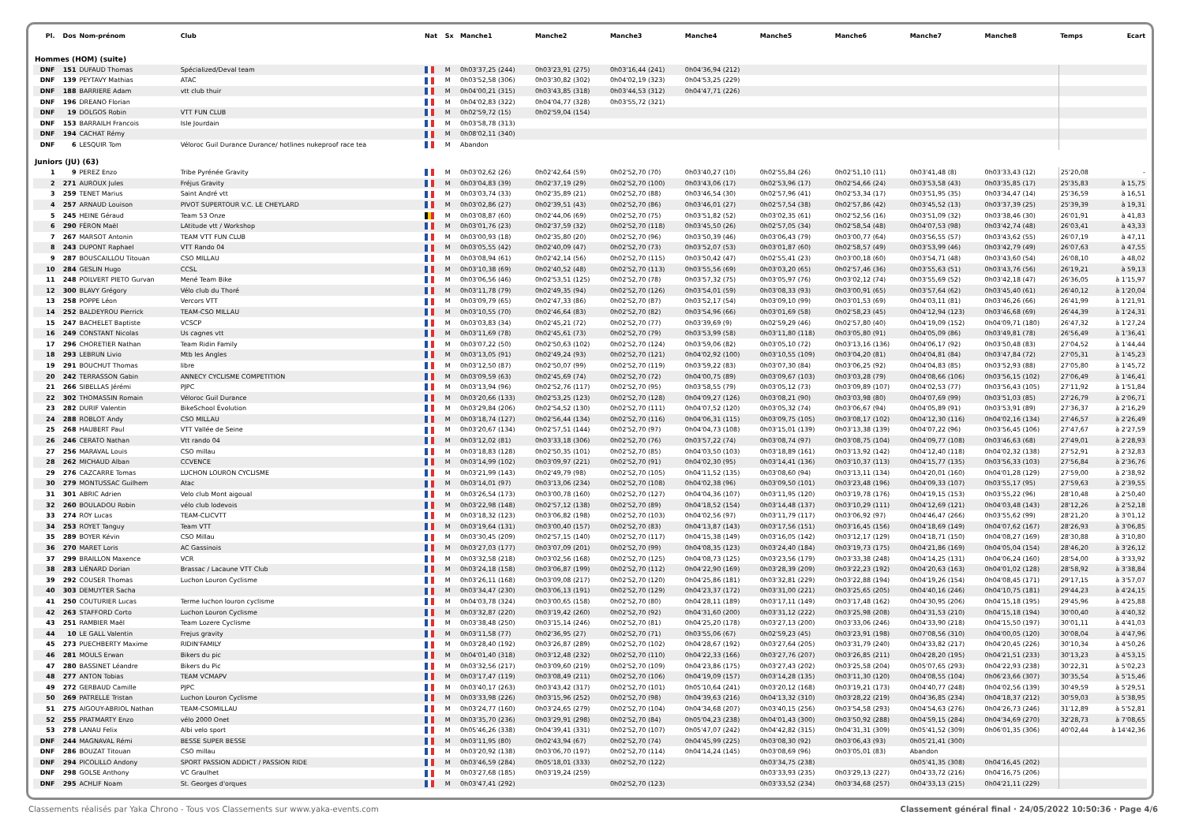| Pl. | Dos | Nom-prénom | Club | Nat | Sx | Manche1 | Manche2 | Manche3 | Manche4 | Manche5 | Manche6 | Manche7 | Manche8 | Temps | Ecart |
| --- | --- | --- | --- | --- | --- | --- | --- | --- | --- | --- | --- | --- | --- | --- | --- |
| Hommes (HOM) (suite) | | | | | | | | | | | | | | | |
| DNF | 151 | DUFAUD Thomas | Spécialized/Deval team | | M | 0h03'37,25 (244) | 0h03'23,91 (275) | 0h03'16,44 (241) | 0h04'36,94 (212) | | | | | | |
| DNF | 139 | PEYTAVY Mathias | ATAC | | M | 0h03'52,58 (306) | 0h03'30,82 (302) | 0h04'02,19 (323) | 0h04'53,25 (229) | | | | | | |
| DNF | 188 | BARRIERE Adam | vtt club thuir | | M | 0h04'00,21 (315) | 0h03'43,85 (318) | 0h03'44,53 (312) | 0h04'47,71 (226) | | | | | | |
| DNF | 196 | DREANO Florian | | | M | 0h04'02,83 (322) | 0h04'04,77 (328) | 0h03'55,72 (321) | | | | | | | |
| DNF | 19 | DOLGOS Robin | VTT FUN CLUB | | M | 0h02'59,72 (15) | 0h02'59,04 (154) | | | | | | | | |
| DNF | 153 | BARRAILH Francois | Isle Jourdain | | M | 0h03'58,78 (313) | | | | | | | | | |
| DNF | 194 | CACHAT Rémy | | | M | 0h08'02,11 (340) | | | | | | | | | |
| DNF | 6 | LESQUIR Tom | Véloroc Guil Durance Durance/ hotlines nukeproof race tea | | M | Abandon | | | | | | | | | |
| Juniors (JU) (63) | | | | | | | | | | | | | | | |
| 1 | 9 | PEREZ Enzo | Tribe Pyrénée Gravity | | M | 0h03'02,62 (26) | 0h02'42,64 (59) | 0h02'52,70 (70) | 0h03'40,27 (10) | 0h02'55,84 (26) | 0h02'51,10 (11) | 0h03'41,48 (8) | 0h03'33,43 (12) | 25'20,08 | - |
| 2 | 271 | AUROUX Jules | Fréjus Gravity | | M | 0h03'04,83 (39) | 0h02'37,19 (29) | 0h02'52,70 (100) | 0h03'43,06 (17) | 0h02'53,96 (17) | 0h02'54,66 (24) | 0h03'53,58 (43) | 0h03'35,85 (17) | 25'35,83 | à 15,75 |
| 3 | 259 | TENET Marius | Saint André vtt | | M | 0h03'03,74 (33) | 0h02'35,89 (21) | 0h02'52,70 (88) | 0h03'46,54 (30) | 0h02'57,96 (41) | 0h02'53,34 (17) | 0h03'51,95 (35) | 0h03'34,47 (14) | 25'36,59 | à 16,51 |
| 4 | 257 | ARNAUD Louison | PIVOT SUPERTOUR V.C. LE CHEYLARD | | M | 0h03'02,86 (27) | 0h02'39,51 (43) | 0h02'52,70 (86) | 0h03'46,01 (27) | 0h02'57,54 (38) | 0h02'57,86 (42) | 0h03'45,52 (13) | 0h03'37,39 (25) | 25'39,39 | à 19,31 |
| 5 | 245 | HEINE Géraud | Team 53 Onze | | M | 0h03'08,87 (60) | 0h02'44,06 (69) | 0h02'52,70 (75) | 0h03'51,82 (52) | 0h03'02,35 (61) | 0h02'52,56 (16) | 0h03'51,09 (32) | 0h03'38,46 (30) | 26'01,91 | à 41,83 |
| 6 | 290 | FÉRON Maël | LAtitude vtt / Workshop | | M | 0h03'01,76 (23) | 0h02'37,59 (32) | 0h02'52,70 (118) | 0h03'45,50 (26) | 0h02'57,05 (34) | 0h02'58,54 (48) | 0h04'07,53 (98) | 0h03'42,74 (48) | 26'03,41 | à 43,33 |
| 7 | 267 | MARSOT Antonin | TEAM VTT FUN CLUB | | M | 0h03'00,93 (18) | 0h02'35,80 (20) | 0h02'52,70 (96) | 0h03'50,39 (46) | 0h03'06,43 (79) | 0h03'00,77 (64) | 0h03'56,55 (57) | 0h03'43,62 (55) | 26'07,19 | à 47,11 |
| 8 | 243 | DUPONT Raphael | VTT Rando 04 | | M | 0h03'05,55 (42) | 0h02'40,09 (47) | 0h02'52,70 (73) | 0h03'52,07 (53) | 0h03'01,87 (60) | 0h02'58,57 (49) | 0h03'53,99 (46) | 0h03'42,79 (49) | 26'07,63 | à 47,55 |
| 9 | 287 | BOUSCAILLOU Titouan | CSO MILLAU | | M | 0h03'08,94 (61) | 0h02'42,14 (56) | 0h02'52,70 (115) | 0h03'50,42 (47) | 0h02'55,41 (23) | 0h03'00,18 (60) | 0h03'54,71 (48) | 0h03'43,60 (54) | 26'08,10 | à 48,02 |
| 10 | 284 | GESLIN Hugo | CCSL | | M | 0h03'10,38 (69) | 0h02'40,52 (48) | 0h02'52,70 (113) | 0h03'55,56 (69) | 0h03'03,20 (65) | 0h02'57,46 (36) | 0h03'55,63 (51) | 0h03'43,76 (56) | 26'19,21 | à 59,13 |
| 11 | 248 | POILVERT PIETO Gurvan | Mené Team Bike | | M | 0h03'06,56 (46) | 0h02'53,51 (125) | 0h02'52,70 (78) | 0h03'57,32 (75) | 0h03'05,97 (76) | 0h03'02,12 (74) | 0h03'55,69 (52) | 0h03'42,18 (47) | 26'36,05 | à 1'15,97 |
| 12 | 300 | BLAVY Grégory | Vélo club du Thoré | | M | 0h03'11,78 (79) | 0h02'49,35 (94) | 0h02'52,70 (126) | 0h03'54,01 (59) | 0h03'08,33 (93) | 0h03'00,91 (65) | 0h03'57,64 (62) | 0h03'45,40 (61) | 26'40,12 | à 1'20,04 |
| 13 | 258 | POPPE Léon | Vercors VTT | | M | 0h03'09,79 (65) | 0h02'47,33 (86) | 0h02'52,70 (87) | 0h03'52,17 (54) | 0h03'09,10 (99) | 0h03'01,53 (69) | 0h04'03,11 (81) | 0h03'46,26 (66) | 26'41,99 | à 1'21,91 |
| 14 | 252 | BALDEYROU Pierrick | TEAM-CSO MILLAU | | M | 0h03'10,55 (70) | 0h02'46,64 (83) | 0h02'52,70 (82) | 0h03'54,96 (66) | 0h03'01,69 (58) | 0h02'58,23 (45) | 0h04'12,94 (123) | 0h03'46,68 (69) | 26'44,39 | à 1'24,31 |
| 15 | 247 | BACHELET Baptiste | VCSCP | | M | 0h03'03,83 (34) | 0h02'45,21 (72) | 0h02'52,70 (77) | 0h03'39,69 (9) | 0h02'59,29 (46) | 0h02'57,80 (40) | 0h04'19,09 (152) | 0h04'09,71 (180) | 26'47,32 | à 1'27,24 |
| 16 | 249 | CONSTANT Nicolas | Us cagnes vtt | | M | 0h03'11,69 (78) | 0h02'45,61 (73) | 0h02'52,70 (79) | 0h03'53,99 (58) | 0h03'11,80 (118) | 0h03'05,80 (91) | 0h04'05,09 (86) | 0h03'49,81 (78) | 26'56,49 | à 1'36,41 |
| 17 | 296 | CHORETIER Nathan | Team Ridin Family | | M | 0h03'07,22 (50) | 0h02'50,63 (102) | 0h02'52,70 (124) | 0h03'59,06 (82) | 0h03'05,10 (72) | 0h03'13,16 (136) | 0h04'06,17 (92) | 0h03'50,48 (83) | 27'04,52 | à 1'44,44 |
| 18 | 293 | LEBRUN Livio | Mtb les Angles | | M | 0h03'13,05 (91) | 0h02'49,24 (93) | 0h02'52,70 (121) | 0h04'02,92 (100) | 0h03'10,55 (109) | 0h03'04,20 (81) | 0h04'04,81 (84) | 0h03'47,84 (72) | 27'05,31 | à 1'45,23 |
| 19 | 291 | BOUCHUT Thomas | libre | | M | 0h03'12,50 (87) | 0h02'50,07 (99) | 0h02'52,70 (119) | 0h03'59,22 (83) | 0h03'07,30 (84) | 0h03'06,25 (92) | 0h04'04,83 (85) | 0h03'52,93 (88) | 27'05,80 | à 1'45,72 |
| 20 | 242 | TERRASSON Gabin | ANNECY CYCLISME COMPETITION | | M | 0h03'09,59 (63) | 0h02'45,69 (74) | 0h02'52,70 (72) | 0h04'00,75 (89) | 0h03'09,67 (103) | 0h03'03,28 (79) | 0h04'08,66 (106) | 0h03'56,15 (102) | 27'06,49 | à 1'46,41 |
| 21 | 266 | SIBELLAS Jérémi | PJPC | | M | 0h03'13,94 (96) | 0h02'52,76 (117) | 0h02'52,70 (95) | 0h03'58,55 (79) | 0h03'05,12 (73) | 0h03'09,89 (107) | 0h04'02,53 (77) | 0h03'56,43 (105) | 27'11,92 | à 1'51,84 |
| 22 | 302 | THOMASSIN Romain | Véloroc Guil Durance | | M | 0h03'20,66 (133) | 0h02'53,25 (123) | 0h02'52,70 (128) | 0h04'09,27 (126) | 0h03'08,21 (90) | 0h03'03,98 (80) | 0h04'07,69 (99) | 0h03'51,03 (85) | 27'26,79 | à 2'06,71 |
| 23 | 282 | DURIF Valentin | BikeSchool Évolution | | M | 0h03'29,84 (206) | 0h02'54,52 (130) | 0h02'52,70 (111) | 0h04'07,52 (120) | 0h03'05,32 (74) | 0h03'06,67 (94) | 0h04'05,89 (91) | 0h03'53,91 (89) | 27'36,37 | à 2'16,29 |
| 24 | 288 | ROBLOT Andy | CSO MILLAU | | M | 0h03'18,74 (127) | 0h02'56,44 (134) | 0h02'52,70 (116) | 0h04'06,31 (115) | 0h03'09,75 (105) | 0h03'08,17 (102) | 0h04'12,30 (116) | 0h04'02,16 (134) | 27'46,57 | à 2'26,49 |
| 25 | 268 | HAUBERT Paul | VTT Vallée de Seine | | M | 0h03'20,67 (134) | 0h02'57,51 (144) | 0h02'52,70 (97) | 0h04'04,73 (108) | 0h03'15,01 (139) | 0h03'13,38 (139) | 0h04'07,22 (96) | 0h03'56,45 (106) | 27'47,67 | à 2'27,59 |
| 26 | 246 | CERATO Nathan | Vtt rando 04 | | M | 0h03'12,02 (81) | 0h03'33,18 (306) | 0h02'52,70 (76) | 0h03'57,22 (74) | 0h03'08,74 (97) | 0h03'08,75 (104) | 0h04'09,77 (108) | 0h03'46,63 (68) | 27'49,01 | à 2'28,93 |
| 27 | 256 | MARAVAL Louis | CSO millau | | M | 0h03'18,83 (128) | 0h02'50,35 (101) | 0h02'52,70 (85) | 0h04'03,50 (103) | 0h03'18,89 (161) | 0h03'13,92 (142) | 0h04'12,40 (118) | 0h04'02,32 (138) | 27'52,91 | à 2'32,83 |
| 28 | 262 | MICHAUD Alban | CCVENCE | | M | 0h03'14,99 (102) | 0h03'09,97 (221) | 0h02'52,70 (91) | 0h04'02,30 (95) | 0h03'14,41 (136) | 0h03'10,37 (113) | 0h04'15,77 (135) | 0h03'56,33 (103) | 27'56,84 | à 2'36,76 |
| 29 | 276 | CAZCARRE Tomas | LUCHON LOURON CYCLISME | | M | 0h03'21,99 (143) | 0h02'49,79 (98) | 0h02'52,70 (105) | 0h04'11,52 (135) | 0h03'08,60 (94) | 0h03'13,11 (134) | 0h04'20,01 (160) | 0h04'01,28 (129) | 27'59,00 | à 2'38,92 |
| 30 | 279 | MONTUSSAC Guilhem | Atac | | M | 0h03'14,01 (97) | 0h03'13,06 (234) | 0h02'52,70 (108) | 0h04'02,38 (96) | 0h03'09,50 (101) | 0h03'23,48 (196) | 0h04'09,33 (107) | 0h03'55,17 (95) | 27'59,63 | à 2'39,55 |
| 31 | 301 | ABRIC Adrien | Velo club Mont aigoual | | M | 0h03'26,54 (173) | 0h03'00,78 (160) | 0h02'52,70 (127) | 0h04'04,36 (107) | 0h03'11,95 (120) | 0h03'19,78 (176) | 0h04'19,15 (153) | 0h03'55,22 (96) | 28'10,48 | à 2'50,40 |
| 32 | 260 | BOULADOU Robin | vélo club lodevois | | M | 0h03'22,98 (148) | 0h02'57,12 (138) | 0h02'52,70 (89) | 0h04'18,52 (154) | 0h03'14,48 (137) | 0h03'10,29 (111) | 0h04'12,69 (121) | 0h04'03,48 (143) | 28'12,26 | à 2'52,18 |
| 33 | 274 | ROY Lucas | TEAM-CLICVTT | | M | 0h03'18,32 (123) | 0h03'06,82 (198) | 0h02'52,70 (103) | 0h04'02,56 (97) | 0h03'11,79 (117) | 0h03'06,92 (97) | 0h04'46,47 (266) | 0h03'55,62 (99) | 28'21,20 | à 3'01,12 |
| 34 | 253 | ROYET Tanguy | Team VTT | | M | 0h03'19,64 (131) | 0h03'00,40 (157) | 0h02'52,70 (83) | 0h04'13,87 (143) | 0h03'17,56 (151) | 0h03'16,45 (156) | 0h04'18,69 (149) | 0h04'07,62 (167) | 28'26,93 | à 3'06,85 |
| 35 | 289 | BOYER Kévin | CSO Millau | | M | 0h03'30,45 (209) | 0h02'57,15 (140) | 0h02'52,70 (117) | 0h04'15,38 (149) | 0h03'16,05 (142) | 0h03'12,17 (129) | 0h04'18,71 (150) | 0h04'08,27 (169) | 28'30,88 | à 3'10,80 |
| 36 | 270 | MARET Loris | AC Gassinois | | M | 0h03'27,03 (177) | 0h03'07,09 (201) | 0h02'52,70 (99) | 0h04'08,35 (123) | 0h03'24,40 (184) | 0h03'19,73 (175) | 0h04'21,86 (169) | 0h04'05,04 (154) | 28'46,20 | à 3'26,12 |
| 37 | 299 | BRAILLON Maxence | VCR | | M | 0h03'32,58 (218) | 0h03'02,56 (168) | 0h02'52,70 (125) | 0h04'08,73 (125) | 0h03'23,56 (179) | 0h03'33,38 (248) | 0h04'14,25 (131) | 0h04'06,24 (160) | 28'54,00 | à 3'33,92 |
| 38 | 283 | LIÉNARD Dorian | Brassac / Lacaune VTT Club | | M | 0h03'24,18 (158) | 0h03'06,87 (199) | 0h02'52,70 (112) | 0h04'22,90 (169) | 0h03'28,39 (209) | 0h03'22,23 (192) | 0h04'20,63 (163) | 0h04'01,02 (128) | 28'58,92 | à 3'38,84 |
| 39 | 292 | COUSER Thomas | Luchon Louron Cyclisme | | M | 0h03'26,11 (168) | 0h03'09,08 (217) | 0h02'52,70 (120) | 0h04'25,86 (181) | 0h03'32,81 (229) | 0h03'22,88 (194) | 0h04'19,26 (154) | 0h04'08,45 (171) | 29'17,15 | à 3'57,07 |
| 40 | 303 | DEMUYTER Sacha | | | M | 0h03'34,47 (230) | 0h03'06,13 (191) | 0h02'52,70 (129) | 0h04'23,37 (172) | 0h03'31,00 (221) | 0h03'25,65 (205) | 0h04'40,16 (246) | 0h04'10,75 (181) | 29'44,23 | à 4'24,15 |
| 41 | 250 | COUTURIER Lucas | Terme luchon louron cyclisme | | M | 0h04'03,78 (324) | 0h03'00,65 (158) | 0h02'52,70 (80) | 0h04'28,11 (189) | 0h03'17,11 (149) | 0h03'17,48 (162) | 0h04'30,95 (206) | 0h04'15,18 (195) | 29'45,96 | à 4'25,88 |
| 42 | 263 | STAFFORD Corto | Luchon Louron Cyclisme | | M | 0h03'32,87 (220) | 0h03'19,42 (260) | 0h02'52,70 (92) | 0h04'31,60 (200) | 0h03'31,12 (222) | 0h03'25,98 (208) | 0h04'31,53 (210) | 0h04'15,18 (194) | 30'00,40 | à 4'40,32 |
| 43 | 251 | RAMBIER Maël | Team Lozere Cyclisme | | M | 0h03'38,48 (250) | 0h03'15,14 (246) | 0h02'52,70 (81) | 0h04'25,20 (178) | 0h03'27,13 (200) | 0h03'33,06 (246) | 0h04'33,90 (218) | 0h04'15,50 (197) | 30'01,11 | à 4'41,03 |
| 44 | 10 | LE GALL Valentin | Frejus gravity | | M | 0h03'11,58 (77) | 0h02'36,95 (27) | 0h02'52,70 (71) | 0h03'55,06 (67) | 0h02'59,23 (45) | 0h03'23,91 (198) | 0h07'08,56 (310) | 0h04'00,05 (120) | 30'08,04 | à 4'47,96 |
| 45 | 273 | PUECHBERTY Maxime | RIDIN'FAMILY | | M | 0h03'28,40 (192) | 0h03'26,87 (289) | 0h02'52,70 (102) | 0h04'28,67 (192) | 0h03'27,64 (205) | 0h03'31,79 (240) | 0h04'33,82 (217) | 0h04'20,45 (226) | 30'10,34 | à 4'50,26 |
| 46 | 281 | MOULS Erwan | Bikers du pic | | M | 0h04'01,40 (318) | 0h03'12,48 (232) | 0h02'52,70 (110) | 0h04'22,33 (166) | 0h03'27,76 (207) | 0h03'26,85 (211) | 0h04'28,20 (195) | 0h04'21,51 (233) | 30'13,23 | à 4'53,15 |
| 47 | 280 | BASSINET Léandre | Bikers du Pic | | M | 0h03'32,56 (217) | 0h03'09,60 (219) | 0h02'52,70 (109) | 0h04'23,86 (175) | 0h03'27,43 (202) | 0h03'25,58 (204) | 0h05'07,65 (293) | 0h04'22,93 (238) | 30'22,31 | à 5'02,23 |
| 48 | 277 | ANTON Tobias | TEAM VCMAPV | | M | 0h03'17,47 (119) | 0h03'08,49 (211) | 0h02'52,70 (106) | 0h04'19,09 (157) | 0h03'14,28 (135) | 0h03'11,30 (120) | 0h04'08,55 (104) | 0h06'23,66 (307) | 30'35,54 | à 5'15,46 |
| 49 | 272 | GERBAUD Camille | PJPC | | M | 0h03'40,17 (263) | 0h03'43,42 (317) | 0h02'52,70 (101) | 0h05'10,64 (241) | 0h03'20,12 (168) | 0h03'19,21 (173) | 0h04'40,77 (248) | 0h04'02,56 (139) | 30'49,59 | à 5'29,51 |
| 50 | 269 | PATRELLE Tristan | Luchon Louron Cyclisme | | M | 0h03'33,98 (226) | 0h03'15,96 (252) | 0h02'52,70 (98) | 0h04'39,63 (216) | 0h04'13,32 (310) | 0h03'28,22 (219) | 0h04'36,85 (234) | 0h04'18,37 (212) | 30'59,03 | à 5'38,95 |
| 51 | 275 | AIGOUY-ABRIOL Nathan | TEAM-CSOMILLAU | | M | 0h03'24,77 (160) | 0h03'24,65 (279) | 0h02'52,70 (104) | 0h04'34,68 (207) | 0h03'40,15 (256) | 0h03'54,58 (293) | 0h04'54,63 (276) | 0h04'26,73 (246) | 31'12,89 | à 5'52,81 |
| 52 | 255 | PRATMARTY Enzo | vélo 2000 Onet | | M | 0h03'35,70 (236) | 0h03'29,91 (298) | 0h02'52,70 (84) | 0h05'04,23 (238) | 0h04'01,43 (300) | 0h03'50,92 (288) | 0h04'59,15 (284) | 0h04'34,69 (270) | 32'28,73 | à 7'08,65 |
| 53 | 278 | LANAU Felix | Albi velo sport | | M | 0h05'46,26 (338) | 0h04'39,41 (331) | 0h02'52,70 (107) | 0h05'47,07 (242) | 0h04'42,82 (315) | 0h04'31,31 (309) | 0h05'41,52 (309) | 0h06'01,35 (306) | 40'02,44 | à 14'42,36 |
| DNF | 244 | MAGNAVAL Rémi | BESSE SUPER BESSE | | M | 0h03'11,95 (80) | 0h02'43,94 (67) | 0h02'52,70 (74) | 0h04'45,99 (225) | 0h03'08,30 (92) | 0h03'06,43 (93) | 0h05'21,41 (300) | | | |
| DNF | 286 | BOUZAT Titouan | CSO millau | | M | 0h03'20,92 (138) | 0h03'06,70 (197) | 0h02'52,70 (114) | 0h04'14,24 (145) | 0h03'08,69 (96) | 0h03'05,01 (83) | Abandon | | | |
| DNF | 294 | PICOLILLO Andony | SPORT PASSION ADDICT / PASSION RIDE | | M | 0h03'46,59 (284) | 0h05'18,01 (333) | 0h02'52,70 (122) | | 0h03'34,75 (238) | | 0h05'41,35 (308) | 0h04'16,45 (202) | | |
| DNF | 298 | GOLSE Anthony | VC Graulhet | | M | 0h03'27,68 (185) | 0h03'19,24 (259) | | | 0h03'33,93 (235) | 0h03'29,13 (227) | 0h04'33,72 (216) | 0h04'16,75 (206) | | |
| DNF | 295 | ACHLIF Noam | St. Georges d'orques | | M | 0h03'47,41 (292) | | 0h02'52,70 (123) | | 0h03'33,52 (234) | 0h03'34,68 (257) | 0h04'33,13 (215) | 0h04'21,11 (229) | | |
Classements réalisés par Yaka Chrono - Tous vos Classements sur www.yaka-events.com Classement général final · 24/05/2022 10:50:36 · Page 4/6